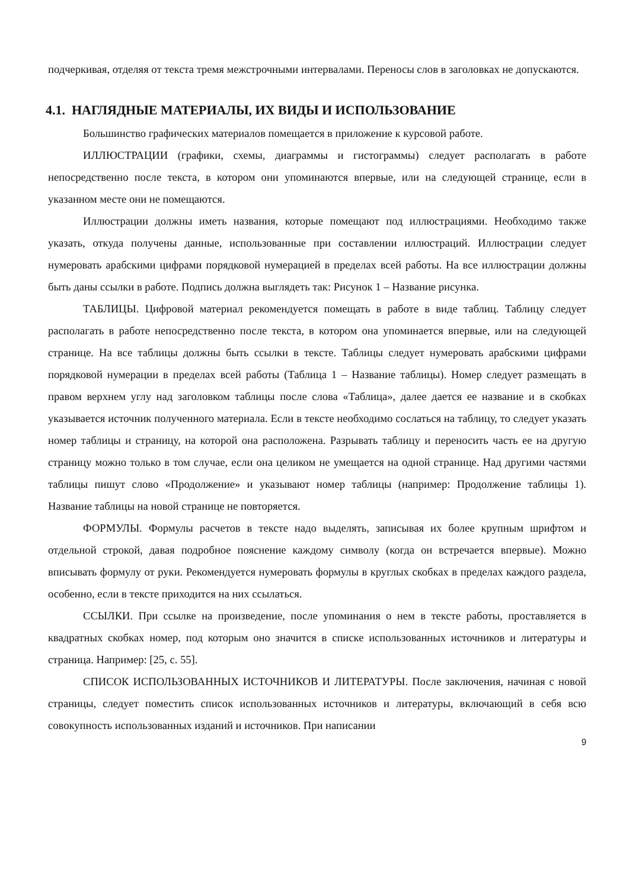подчеркивая, отделяя от текста тремя межстрочными интервалами. Переносы слов в заголовках не допускаются.
4.1. НАГЛЯДНЫЕ МАТЕРИАЛЫ, ИХ ВИДЫ И ИСПОЛЬЗОВАНИЕ
Большинство графических материалов помещается в приложение к курсовой работе.
ИЛЛЮСТРАЦИИ (графики, схемы, диаграммы и гистограммы) следует располагать в работе непосредственно после текста, в котором они упоминаются впервые, или на следующей странице, если в указанном месте они не помещаются.
Иллюстрации должны иметь названия, которые помещают под иллюстрациями. Необходимо также указать, откуда получены данные, использованные при составлении иллюстраций. Иллюстрации следует нумеровать арабскими цифрами порядковой нумерацией в пределах всей работы. На все иллюстрации должны быть даны ссылки в работе. Подпись должна выглядеть так: Рисунок 1 – Название рисунка.
ТАБЛИЦЫ. Цифровой материал рекомендуется помещать в работе в виде таблиц. Таблицу следует располагать в работе непосредственно после текста, в котором она упоминается впервые, или на следующей странице. На все таблицы должны быть ссылки в тексте. Таблицы следует нумеровать арабскими цифрами порядковой нумерации в пределах всей работы (Таблица 1 – Название таблицы). Номер следует размещать в правом верхнем углу над заголовком таблицы после слова «Таблица», далее дается ее название и в скобках указывается источник полученного материала. Если в тексте необходимо сослаться на таблицу, то следует указать номер таблицы и страницу, на которой она расположена. Разрывать таблицу и переносить часть ее на другую страницу можно только в том случае, если она целиком не умещается на одной странице. Над другими частями таблицы пишут слово «Продолжение» и указывают номер таблицы (например: Продолжение таблицы 1). Название таблицы на новой странице не повторяется.
ФОРМУЛЫ. Формулы расчетов в тексте надо выделять, записывая их более крупным шрифтом и отдельной строкой, давая подробное пояснение каждому символу (когда он встречается впервые). Можно вписывать формулу от руки. Рекомендуется нумеровать формулы в круглых скобках в пределах каждого раздела, особенно, если в тексте приходится на них ссылаться.
ССЫЛКИ. При ссылке на произведение, после упоминания о нем в тексте работы, проставляется в квадратных скобках номер, под которым оно значится в списке использованных источников и литературы и страница. Например: [25, с. 55].
СПИСОК ИСПОЛЬЗОВАННЫХ ИСТОЧНИКОВ И ЛИТЕРАТУРЫ. После заключения, начиная с новой страницы, следует поместить список использованных источников и литературы, включающий в себя всю совокупность использованных изданий и источников. При написании
9